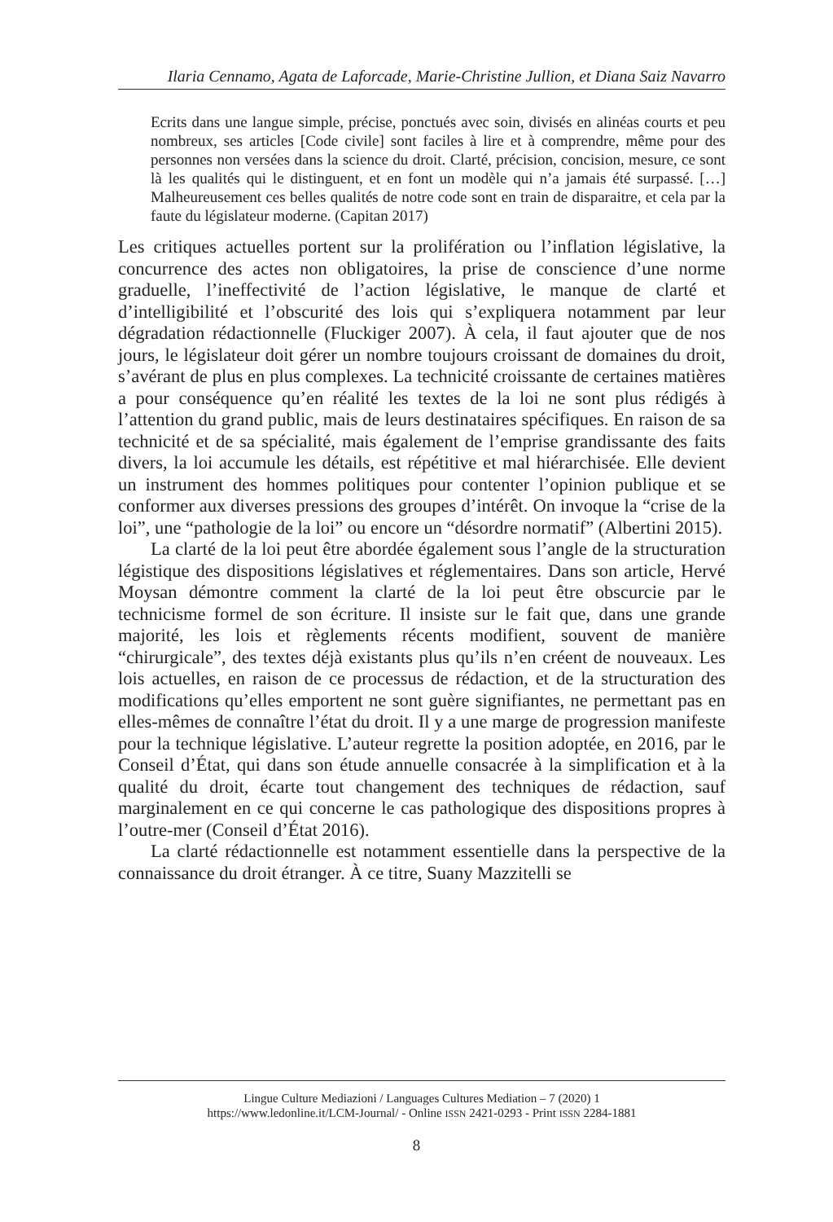Ilaria Cennamo, Agata de Laforcade, Marie-Christine Jullion, et Diana Saiz Navarro
Ecrits dans une langue simple, précise, ponctués avec soin, divisés en alinéas courts et peu nombreux, ses articles [Code civile] sont faciles à lire et à comprendre, même pour des personnes non versées dans la science du droit. Clarté, précision, concision, mesure, ce sont là les qualités qui le distinguent, et en font un modèle qui n’a jamais été surpassé. […] Malheureusement ces belles qualités de notre code sont en train de disparaitre, et cela par la faute du législateur moderne. (Capitan 2017)
Les critiques actuelles portent sur la prolifération ou l’inflation législative, la concurrence des actes non obligatoires, la prise de conscience d’une norme graduelle, l’ineffectivité de l’action législative, le manque de clarté et d’intelligibilité et l’obscurité des lois qui s’expliquera notamment par leur dégradation rédactionnelle (Fluckiger 2007). À cela, il faut ajouter que de nos jours, le législateur doit gérer un nombre toujours croissant de domaines du droit, s’avérant de plus en plus complexes. La technicité croissante de certaines matières a pour conséquence qu’en réalité les textes de la loi ne sont plus rédigés à l’attention du grand public, mais de leurs destinataires spécifiques. En raison de sa technicité et de sa spécialité, mais également de l’emprise grandissante des faits divers, la loi accumule les détails, est répétitive et mal hiérarchisée. Elle devient un instrument des hommes politiques pour contenter l’opinion publique et se conformer aux diverses pressions des groupes d’intérêt. On invoque la “crise de la loi”, une “pathologie de la loi” ou encore un “désordre normatif” (Albertini 2015).
La clarté de la loi peut être abordée également sous l’angle de la structuration légistique des dispositions législatives et réglementaires. Dans son article, Hervé Moysan démontre comment la clarté de la loi peut être obscurcie par le technicisme formel de son écriture. Il insiste sur le fait que, dans une grande majorité, les lois et règlements récents modifient, souvent de manière “chirurgicale”, des textes déjà existants plus qu’ils n’en créent de nouveaux. Les lois actuelles, en raison de ce processus de rédaction, et de la structuration des modifications qu’elles emportent ne sont guère signifiantes, ne permettant pas en elles-mêmes de connaître l’état du droit. Il y a une marge de progression manifeste pour la technique législative. L’auteur regrette la position adoptée, en 2016, par le Conseil d’État, qui dans son étude annuelle consacrée à la simplification et à la qualité du droit, écarte tout changement des techniques de rédaction, sauf marginalement en ce qui concerne le cas pathologique des dispositions propres à l’outre-mer (Conseil d’État 2016).
La clarté rédactionnelle est notamment essentielle dans la perspective de la connaissance du droit étranger. À ce titre, Suany Mazzitelli se
Lingue Culture Mediazioni / Languages Cultures Mediation – 7 (2020) 1
https://www.ledonline.it/LCM-Journal/ - Online ISSN 2421-0293 - Print ISSN 2284-1881
8